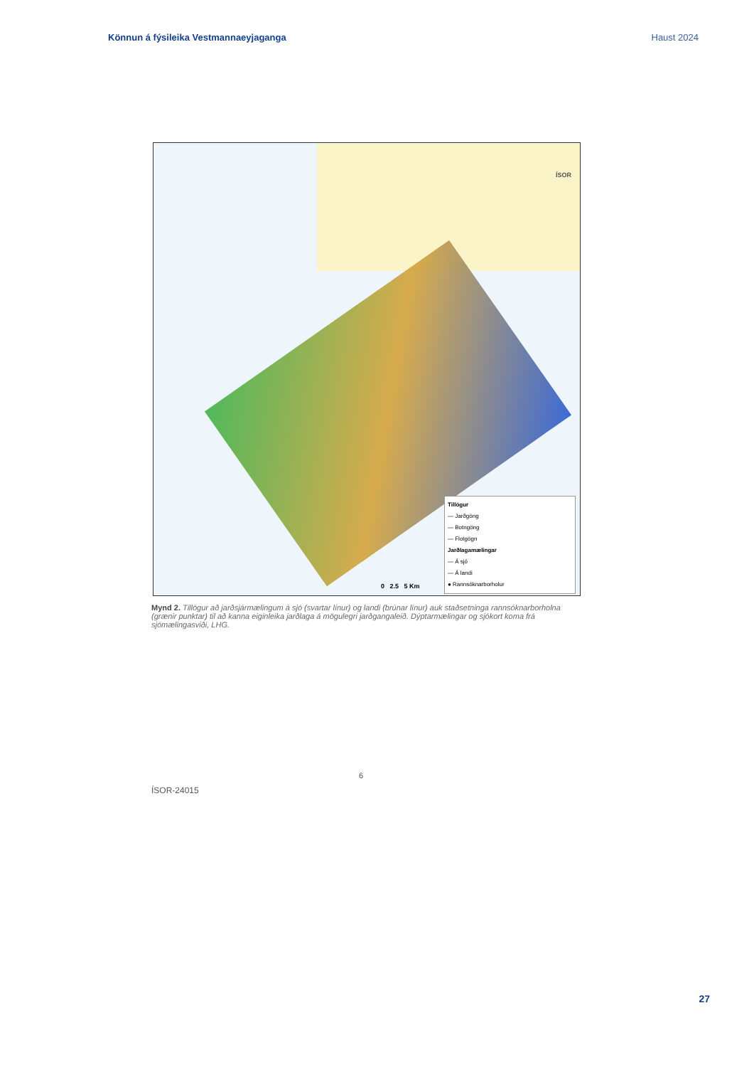Könnun á fýsileika Vestmannaeyjaganga Haust 2024
ÍSOR
0 2.5 5 Km
Tillögur
— Jarðgöng
— Botngöng
— Flotgögn
Jarðlagamælingar
— Á sjó
— Á landi
● Rannsóknarborholur
Mynd 2. Tillögur að jarðsjármælingum á sjó (svartar línur) og landi (brúnar línur) auk staðsetninga rannsóknarborholna (grænir punktar) til að kanna eiginleika jarðlaga á mögulegri jarðgangaleið. Dýptarmælingar og sjókort koma frá sjómælingasviði, LHG.
6
ÍSOR-24015
27